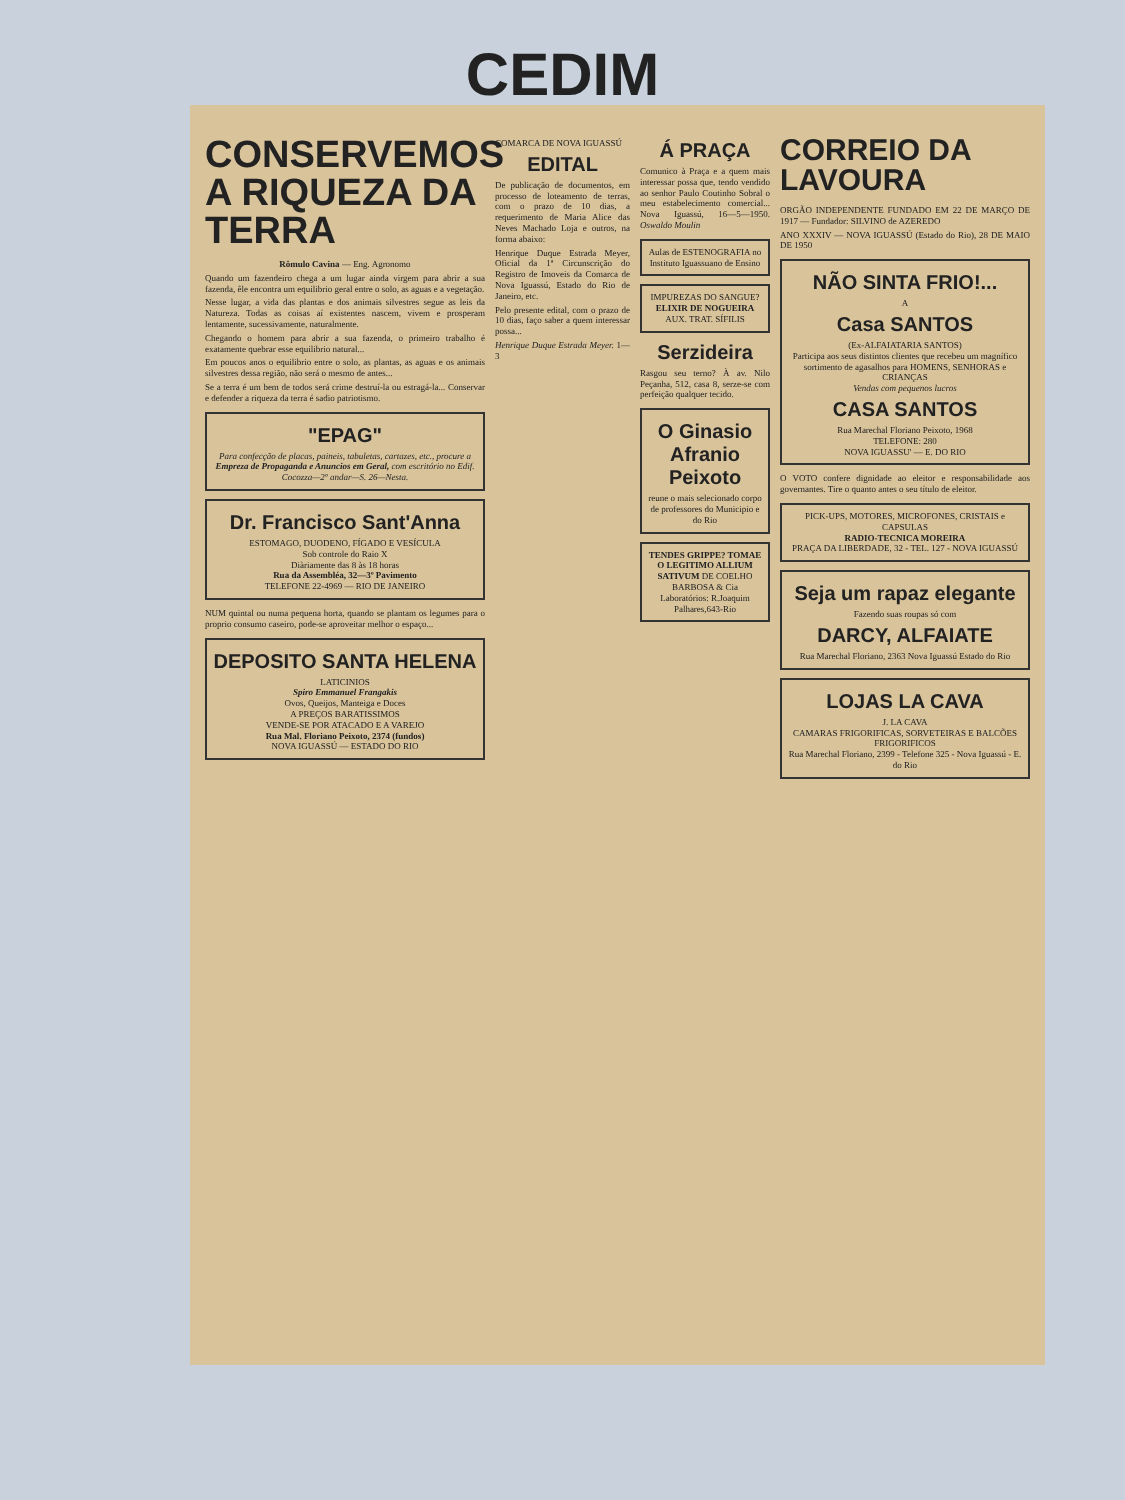CEDIM
CONSERVEMOS A RIQUEZA DA TERRA
Rômulo Cavina — Eng. Agronomo
Quando um fazendeiro chega a um lugar ainda virgem para abrir a sua fazenda, êle encontra um equilibrio geral entre o solo, as aguas e a vegetação.
Nesse lugar, a vida das plantas e dos animais silvestres segue as leis da Natureza. Todas as coisas aí existentes nascem, vivem e prosperam lentamente, sucessivamente, naturalmente.
Chegando o homem para abrir a sua fazenda, o primeiro trabalho é exatamente quebrar esse equilibrio natural...
Em poucos anos o equilibrio entre o solo, as plantas, as aguas e os animais silvestres dessa região, não será o mesmo de antes...
Se a terra é um bem de todos será crime destruí-la ou estragá-la... Conservar e defender a riqueza da terra é sadio patriotismo.
"EPAG"
Para confecção de placas, paineis, tabuletas, cartazes, etc., procure a Empreza de Propaganda e Anuncios em Geral, com escritório no Edif. Cocozza—2º andar—S. 26—Nesta.
Dr. Francisco Sant'Anna
ESTOMAGO, DUODENO, FÍGADO E VESÍCULA
Sob controle do Raio X
Diàriamente das 8 às 18 horas
Rua da Assembléa, 32—3º Pavimento
TELEFONE 22-4969 — RIO DE JANEIRO
NUM quintal ou numa pequena horta, quando se plantam os legumes para o proprio consumo caseiro, pode-se aproveitar melhor o espaço...
DEPOSITO SANTA HELENA
LATICINIOS
Spiro Emmanuel Frangakis
Ovos, Queijos, Manteiga e Doces
A PREÇOS BARATISSIMOS
VENDE-SE POR ATACADO E A VAREJO
Rua Mal. Floriano Peixoto, 2374 (fundos)
NOVA IGUASSÚ — ESTADO DO RIO
COMARCA DE NOVA IGUASSÚ
EDITAL
De publicação de documentos, em processo de loteamento de terras, com o prazo de 10 dias, a requerimento de Maria Alice das Neves Machado Loja e outros, na forma abaixo:
Henrique Duque Estrada Meyer, Oficial da 1ª Circunscrição do Registro de Imoveis da Comarca de Nova Iguassú, Estado do Rio de Janeiro, etc.
Pelo presente edital, com o prazo de 10 dias, faço saber a quem interessar possa...
Henrique Duque Estrada Meyer. 1—3
Á PRAÇA
Comunico à Praça e a quem mais interessar possa que, tendo vendido ao senhor Paulo Coutinho Sobral o meu estabelecimento comercial... Nova Iguassú, 16—5—1950. Oswaldo Moulin
Aulas de ESTENOGRAFIA no Instituto Iguassuano de Ensino
IMPUREZAS DO SANGUE? ELIXIR DE NOGUEIRA AUX. TRAT. SÍFILIS
Serzideira
Rasgou seu terno? À av. Nilo Peçanha, 512, casa 8, serze-se com perfeição qualquer tecido.
O Ginasio Afranio Peixoto
reune o mais selecionado corpo de professores do Municipio e do Rio
TENDES GRIPPE? TOMAE O LEGITIMO ALLIUM SATIVUM DE COELHO BARBOSA & Cia Laboratórios: R.Joaquim Palhares,643-Rio
CORREIO DA LAVOURA
ORGÃO INDEPENDENTE FUNDADO EM 22 DE MARÇO DE 1917 — Fundador: SILVINO de AZEREDO
ANO XXXIV — NOVA IGUASSÚ (Estado do Rio), 28 DE MAIO DE 1950
NÃO SINTA FRIO!...
A
Casa SANTOS
(Ex-ALFAIATARIA SANTOS)
Participa aos seus distintos clientes que recebeu um magnífico sortimento de agasalhos para HOMENS, SENHORAS e CRIANÇAS
Vendas com pequenos lucros
CASA SANTOS
Rua Marechal Floriano Peixoto, 1968
TELEFONE: 280
NOVA IGUASSU' — E. DO RIO
O VOTO confere dignidade ao eleitor e responsabilidade aos governantes. Tire o quanto antes o seu título de eleitor.
PICK-UPS, MOTORES, MICROFONES, CRISTAIS e CAPSULAS
RADIO-TECNICA MOREIRA
PRAÇA DA LIBERDADE, 32 - TEL. 127 - NOVA IGUASSÚ
Seja um rapaz elegante
Fazendo suas roupas só com
DARCY, ALFAIATE
Rua Marechal Floriano, 2363 Nova Iguassú Estado do Rio
LOJAS LA CAVA
J. LA CAVA
CAMARAS FRIGORIFICAS, SORVETEIRAS E BALCÕES FRIGORIFICOS
Rua Marechal Floriano, 2399 - Telefone 325 - Nova Iguassú - E. do Rio